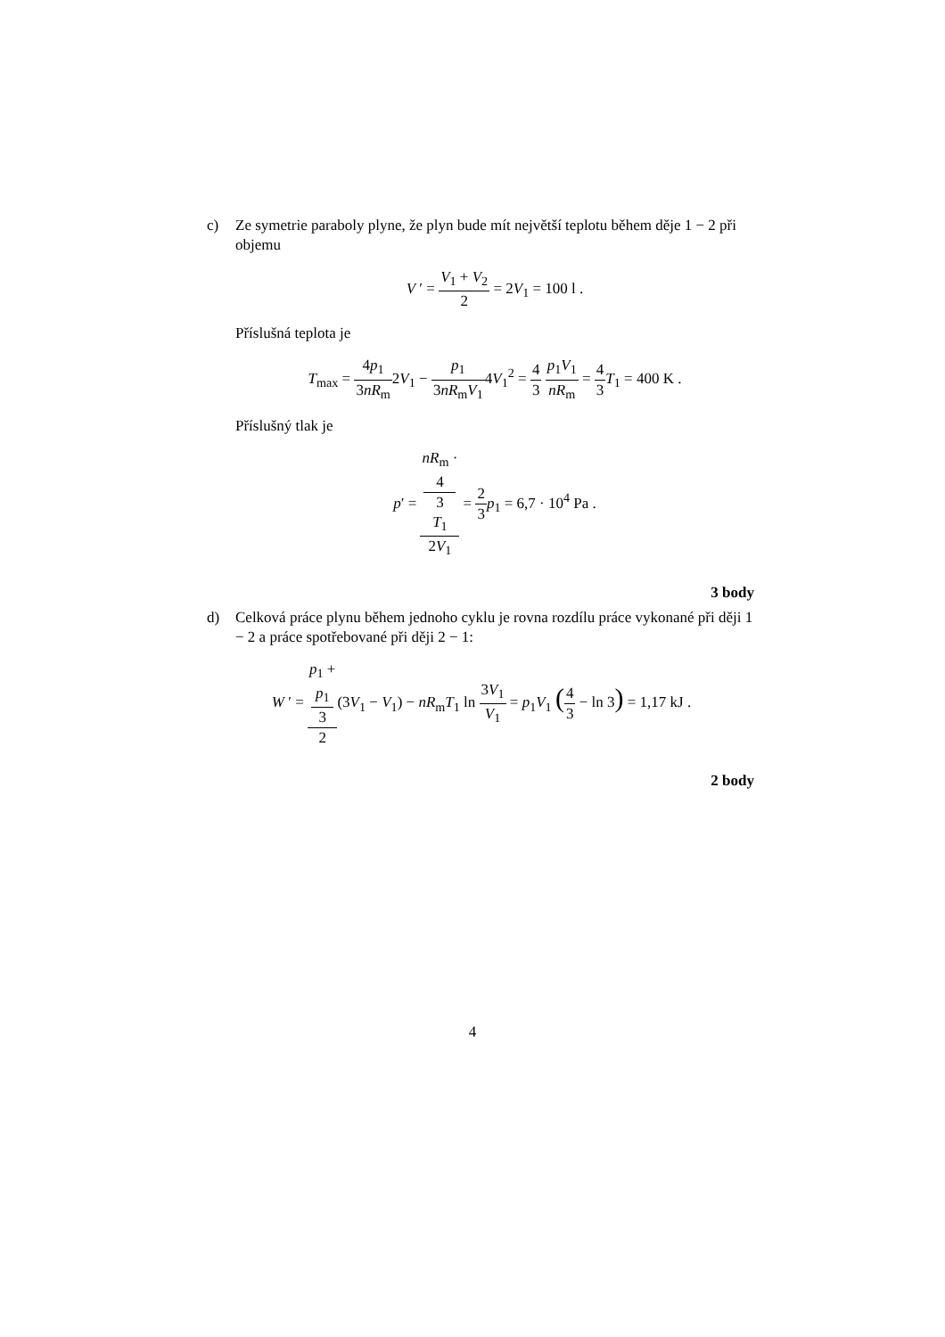c) Ze symetrie paraboly plyne, že plyn bude mít největší teplotu během děje 1 − 2 při objemu
V ′ = V<sub>1</sub> + V<sub>2</sub> 2 = 2V<sub>1</sub> = 100 l .
Příslušná teplota je
T<sub>max</sub> = 4p<sub>1</sub> 3nR<sub>m</sub>2V<sub>1</sub> − p<sub>1</sub> 3nR<sub>m</sub>V<sub>1</sub>4V<sub>1</sub><sup>2</sup> = 4 3 p<sub>1</sub>V<sub>1</sub> nR<sub>m</sub> = 4 3 T<sub>1</sub> = 400 K .
Příslušný tlak je
p′ = nR<sub>m</sub> ·
4
3
T<sub>1</sub> 2V<sub>1</sub> = 2 3 p<sub>1</sub> = 6,7 · 10<sup>4</sup> Pa .
3 body
d) Celková práce plynu během jednoho cyklu je rovna rozdílu práce vykonané při ději 1 − 2 a práce spotřebované při ději 2 − 1:
W ′ = p<sub>1</sub> +
p<sub>1</sub>
3 2(3V<sub>1</sub> − V<sub>1</sub>) − nR<sub>m</sub>T<sub>1</sub> ln 3V<sub>1</sub> V<sub>1</sub> = p<sub>1</sub>V<sub>1</sub> (4 3 − ln 3) = 1,17 kJ .
2 body
4